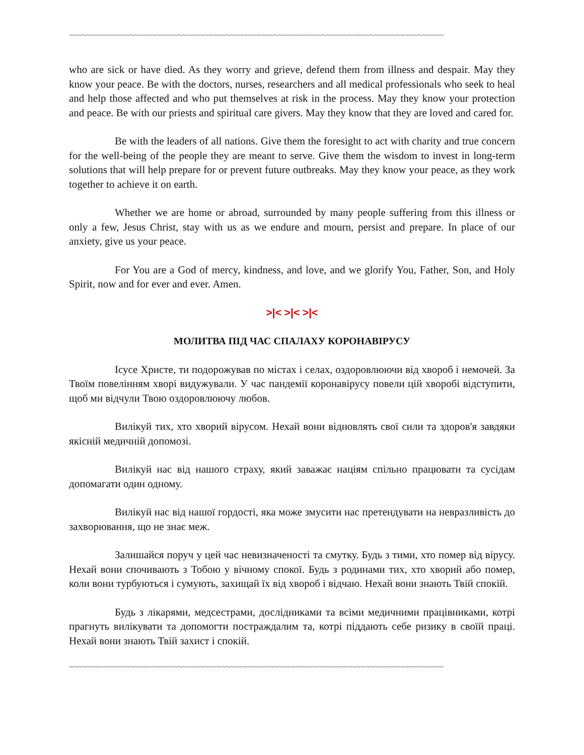~~~~~~~~~~~~~~~~~~~~~~~~~~~~~~~~~~~~~~~~~~~~~~~~~~~~~~~~~~~~~~~~~~~~~~~~~~~~~~~~~~~~~~
who are sick or have died. As they worry and grieve, defend them from illness and despair. May they know your peace. Be with the doctors, nurses, researchers and all medical professionals who seek to heal and help those affected and who put themselves at risk in the process. May they know your protection and peace. Be with our priests and spiritual care givers. May they know that they are loved and cared for.
Be with the leaders of all nations. Give them the foresight to act with charity and true concern for the well-being of the people they are meant to serve. Give them the wisdom to invest in long-term solutions that will help prepare for or prevent future outbreaks. May they know your peace, as they work together to achieve it on earth.
Whether we are home or abroad, surrounded by many people suffering from this illness or only a few, Jesus Christ, stay with us as we endure and mourn, persist and prepare. In place of our anxiety, give us your peace.
For You are a God of mercy, kindness, and love, and we glorify You, Father, Son, and Holy Spirit, now and for ever and ever. Amen.
>|< >|< >|<
МОЛИТВА ПІД ЧАС СПАЛАХУ КОРОНАВІРУСУ
Ісусе Христе, ти подорожував по містах і селах, оздоровлюючи від хвороб і немочей. За Твоїм повелінням хворі видужували. У час пандемії коронавірусу повели цій хворобі відступити, щоб ми відчули Твою оздоровлюючу любов.
Вилікуй тих, хто хворий вірусом. Нехай вони відновлять свої сили та здоров'я завдяки якісній медичній допомозі.
Вилікуй нас від нашого страху, який заважає націям спільно працювати та сусідам допомагати один одному.
Вилікуй нас від нашої гордості, яка може змусити нас претендувати на невразливість до захворювання, що не знає меж.
Залишайся поруч у цей час невизначеності та смутку. Будь з тими, хто помер від вірусу. Нехай вони спочивають з Тобою у вічному спокої. Будь з родинами тих, хто хворий або помер, коли вони турбуються і сумують, захищай їх від хвороб і відчаю. Нехай вони знають Твій спокій.
Будь з лікарями, медсестрами, дослідниками та всіми медичними працівниками, котрі прагнуть вилікувати та допомогти постраждалим та, котрі піддають себе ризику в своїй праці. Нехай вони знають Твій захист і спокій.
~~~~~~~~~~~~~~~~~~~~~~~~~~~~~~~~~~~~~~~~~~~~~~~~~~~~~~~~~~~~~~~~~~~~~~~~~~~~~~~~~~~~~~